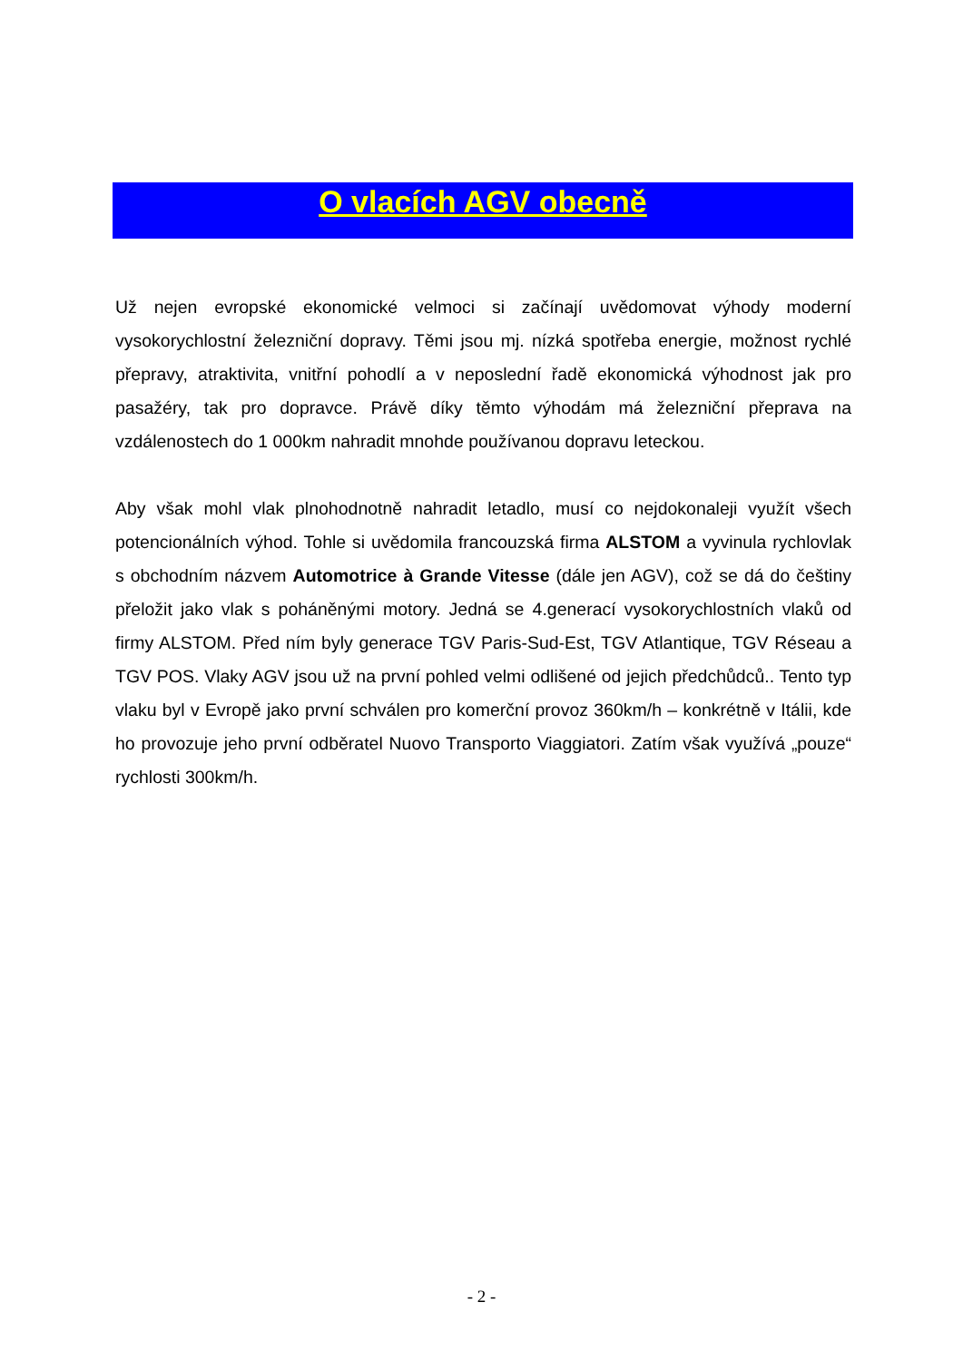O vlacích AGV obecně
Už nejen evropské ekonomické velmoci si začínají uvědomovat výhody moderní vysokorychlostní železniční dopravy. Těmi jsou mj. nízká spotřeba energie, možnost rychlé přepravy, atraktivita, vnitřní pohodlí a v neposlední řadě ekonomická výhodnost jak pro pasažéry, tak pro dopravce. Právě díky těmto výhodám má železniční přeprava na vzdálenostech do 1 000km nahradit mnohde používanou dopravu leteckou.
Aby však mohl vlak plnohodnotně nahradit letadlo, musí co nejdokonaleji využít všech potencionálních výhod. Tohle si uvědomila francouzská firma ALSTOM a vyvinula rychlovlak s obchodním názvem Automotrice à Grande Vitesse (dále jen AGV), což se dá do češtiny přeložit jako vlak s poháněnými motory. Jedná se 4.generací vysokorychlostních vlaků od firmy ALSTOM. Před ním byly generace TGV Paris-Sud-Est, TGV Atlantique, TGV Réseau a TGV POS. Vlaky AGV jsou už na první pohled velmi odlišené od jejich předchůdců.. Tento typ vlaku byl v Evropě jako první schválen pro komerční provoz 360km/h – konkrétně v Itálii, kde ho provozuje jeho první odběratel Nuovo Transporto Viaggiatori. Zatím však využívá „pouze“ rychlosti 300km/h.
- 2 -